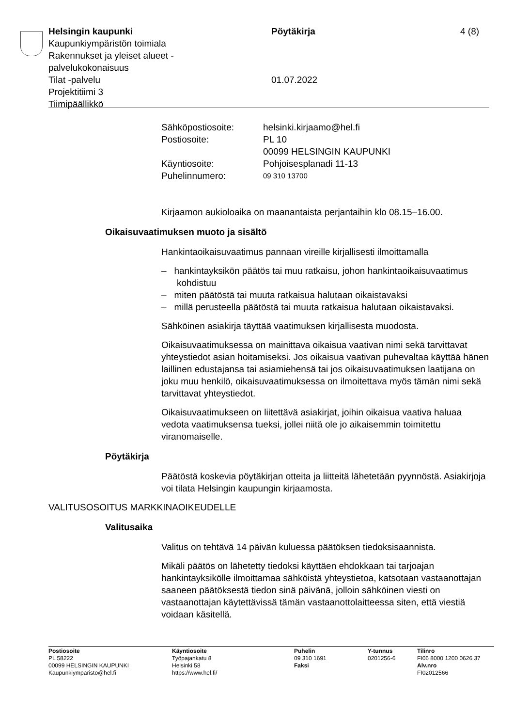Helsingin kaupunki Pöytäkirja 4 (8)
Kaupunkiympäristön toimiala
Rakennukset ja yleiset alueet -
palvelukokonaisuus
Tilat -palvelu 01.07.2022
Projektitiimi 3
Tiimipäällikkö
Sähköpostiosoite: helsinki.kirjaamo@hel.fi
Postiosoite: PL 10
00099 HELSINGIN KAUPUNKI
Käyntiosoite: Pohjoisesplanadi 11-13
Puhelinnumero: 09 310 13700
Kirjaamon aukioloaika on maanantaista perjantaihin klo 08.15–16.00.
Oikaisuvaatimuksen muoto ja sisältö
Hankintaoikaisuvaatimus pannaan vireille kirjallisesti ilmoittamalla
– hankintayksikön päätös tai muu ratkaisu, johon hankintaoikaisuvaatimus kohdistuu
– miten päätöstä tai muuta ratkaisua halutaan oikaistavaksi
– millä perusteella päätöstä tai muuta ratkaisua halutaan oikaistavaksi.
Sähköinen asiakirja täyttää vaatimuksen kirjallisesta muodosta.
Oikaisuvaatimuksessa on mainittava oikaisua vaativan nimi sekä tarvittavat yhteystiedot asian hoitamiseksi. Jos oikaisua vaativan puhevaltaa käyttää hänen laillinen edustajansa tai asiamiehensä tai jos oikaisuvaatimuksen laatijana on joku muu henkilö, oikaisuvaatimuksessa on ilmoitettava myös tämän nimi sekä tarvittavat yhteystiedot.
Oikaisuvaatimukseen on liitettävä asiakirjat, joihin oikaisua vaativa haluaa vedota vaatimuksensa tueksi, jollei niitä ole jo aikaisemmin toimitettu viranomaiselle.
Pöytäkirja
Päätöstä koskevia pöytäkirjan otteita ja liitteitä lähetetään pyynnöstä. Asiakirjoja voi tilata Helsingin kaupungin kirjaamosta.
VALITUSOSOITUS MARKKINAOIKEUDELLE
Valitusaika
Valitus on tehtävä 14 päivän kuluessa päätöksen tiedoksisaannista.
Mikäli päätös on lähetetty tiedoksi käyttäen ehdokkaan tai tarjoajan hankintayksikölle ilmoittamaa sähköistä yhteystietoa, katsotaan vastaanottajan saaneen päätöksestä tiedon sinä päivänä, jolloin sähköinen viesti on vastaanottajan käytettävissä tämän vastaanottolaitteessa siten, että viestiä voidaan käsitellä.
Postiosoite
PL 58222
00099 HELSINGIN KAUPUNKI
Kaupunkiymparisto@hel.fi
Käyntiosoite
Työpajankatu 8
Helsinki 58
https://www.hel.fi/
Puhelin
09 310 1691
Faksi
Y-tunnus
0201256-6
Tilinro
FI06 8000 1200 0626 37
Alv.nro
FI02012566